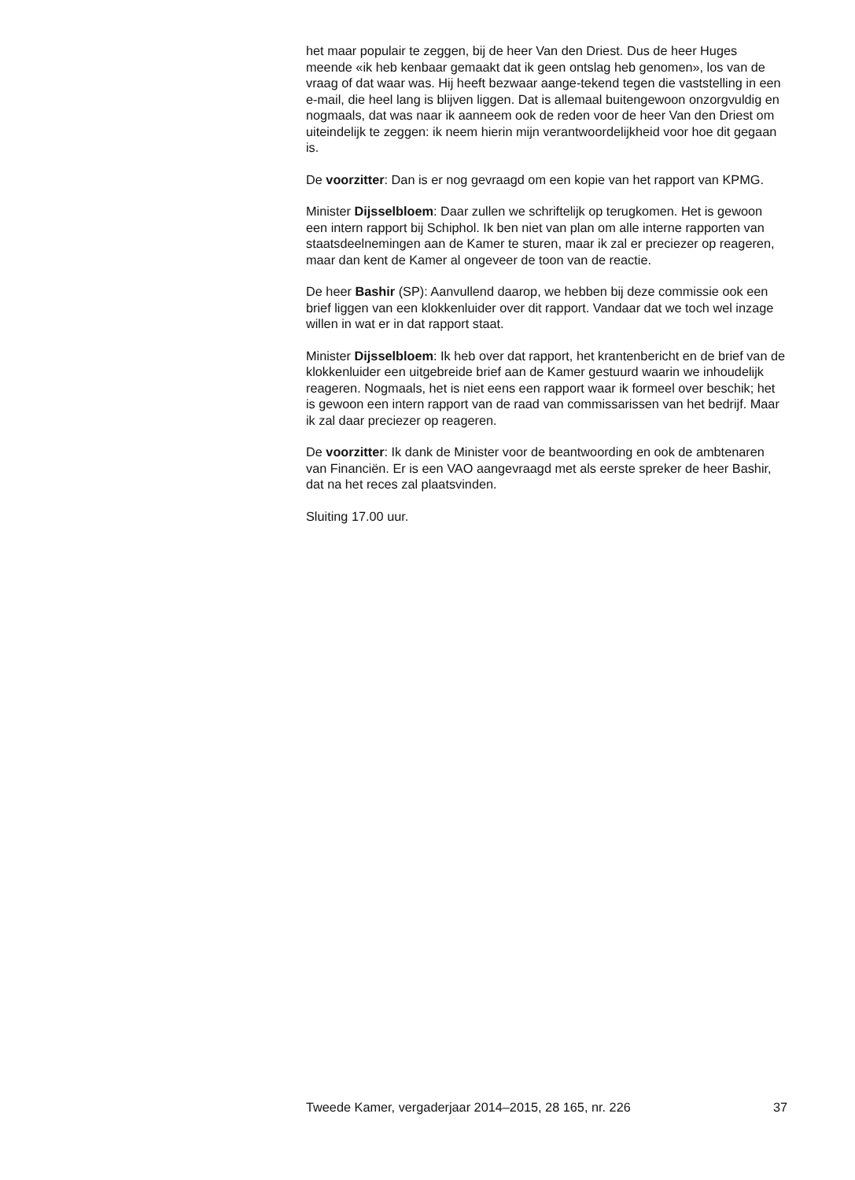het maar populair te zeggen, bij de heer Van den Driest. Dus de heer Huges meende «ik heb kenbaar gemaakt dat ik geen ontslag heb genomen», los van de vraag of dat waar was. Hij heeft bezwaar aange-tekend tegen die vaststelling in een e-mail, die heel lang is blijven liggen. Dat is allemaal buitengewoon onzorgvuldig en nogmaals, dat was naar ik aanneem ook de reden voor de heer Van den Driest om uiteindelijk te zeggen: ik neem hierin mijn verantwoordelijkheid voor hoe dit gegaan is.
De voorzitter: Dan is er nog gevraagd om een kopie van het rapport van KPMG.
Minister Dijsselbloem: Daar zullen we schriftelijk op terugkomen. Het is gewoon een intern rapport bij Schiphol. Ik ben niet van plan om alle interne rapporten van staatsdeelnemingen aan de Kamer te sturen, maar ik zal er preciezer op reageren, maar dan kent de Kamer al ongeveer de toon van de reactie.
De heer Bashir (SP): Aanvullend daarop, we hebben bij deze commissie ook een brief liggen van een klokkenluider over dit rapport. Vandaar dat we toch wel inzage willen in wat er in dat rapport staat.
Minister Dijsselbloem: Ik heb over dat rapport, het krantenbericht en de brief van de klokkenluider een uitgebreide brief aan de Kamer gestuurd waarin we inhoudelijk reageren. Nogmaals, het is niet eens een rapport waar ik formeel over beschik; het is gewoon een intern rapport van de raad van commissarissen van het bedrijf. Maar ik zal daar preciezer op reageren.
De voorzitter: Ik dank de Minister voor de beantwoording en ook de ambtenaren van Financiën. Er is een VAO aangevraagd met als eerste spreker de heer Bashir, dat na het reces zal plaatsvinden.
Sluiting 17.00 uur.
Tweede Kamer, vergaderjaar 2014–2015, 28 165, nr. 226 37